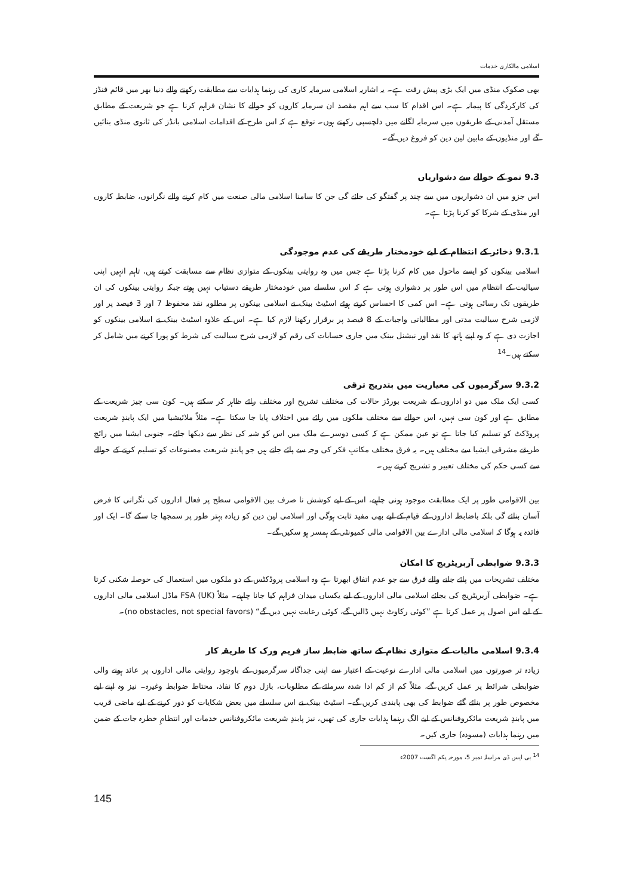اسلامی مالکاری خدمات
بھی صکوک منڈی میں ایک بڑی پیش رفت ہے۔ یہ اشاریہ اسلامی سرمایہ کاری کی رہنما ہدایات سے مطابقت رکھنے والے دنیا بھر میں قائم فنڈز کی کارکردگی کا پیمانہ ہے۔ اس اقدام کا سب سے اہم مقصد ان سرمایہ کاروں کو حوالے کا نشان فراہم کرنا ہے جو شریعت کے مطابق مستقل آمدنی کے طریقوں میں سرمایہ لگانے میں دلچسپی رکھتے ہوں۔ توقع ہے کہ اس طرح کے اقدامات اسلامی بانڈز کی ثانوی منڈی بنائیں گے اور منڈیوں کے مابین لین دین کو فروغ دیں گے۔
9.3 نمو کے حوالے سے دشواریاں
اس جزو میں ان دشواریوں میں سے چند پر گفتگو کی جائے گی جن کا سامنا اسلامی مالی صنعت میں کام کرنے والے نگرانوں، ضابطہ کاروں اور منڈی کے شرکا کو کرنا پڑتا ہے۔
9.3.1 ذخائر کے انتظام کے لیے خودمختار طریقے کی عدم موجودگی
اسلامی بینکوں کو ایسے ماحول میں کام کرنا پڑتا ہے جس میں وہ روایتی بینکوں کے متوازی نظام سے مسابقت کرتے ہیں، تاہم انہیں اپنی سیالیت کے انتظام میں اس طور پر دشواری ہوتی ہے کہ اس سلسلے میں خودمختار طریقے دستیاب نہیں ہوتے جبکہ روایتی بینکوں کی ان طریقوں تک رسائی ہوتی ہے۔ اس کمی کا احساس کرتے ہوئے اسٹیٹ بینک نے اسلامی بینکوں پر مطلوبہ نقد محفوظ 7 اور 3 فیصد پر اور لازمی شرح سیالیت مدتی اور مطالباتی واجبات کے 8 فیصد پر برقرار رکھنا لازم کیا ہے۔ اس کے علاوہ اسٹیٹ بینک نے اسلامی بینکوں کو اجازت دی ہے کہ وہ اپنے ہاتھ کا نقد اور نیشنل بینک میں جاری حسابات کی رقم کو لازمی شرح سیالیت کی شرط کو پورا کرنے میں شامل کر سکتے ہیں۔<sup>14</sup>
9.3.2 سرگرمیوں کی معیاریت میں بتدریج ترقی
کسی ایک ملک میں دو اداروں کے شریعت بورڈز حالات کی مختلف تشریح اور مختلف رائے ظاہر کر سکتے ہیں۔ کون سی چیز شریعت کے مطابق ہے اور کون سی نہیں، اس حوالے سے مختلف ملکوں میں رائے میں اختلاف پایا جا سکتا ہے۔ مثلاً ملائیشیا میں ایک پابندِ شریعت پروڈکٹ کو تسلیم کیا جاتا ہے تو عین ممکن ہے کہ کسی دوسرے ملک میں اس کو شبہ کی نظر سے دیکھا جائے۔ جنوبی ایشیا میں رائج طریقے مشرقی ایشیا سے مختلف ہیں۔ یہ فرق مختلف مکاتبِ فکر کی وجہ سے پائے جاتے ہیں جو پابندِ شریعت مصنوعات کو تسلیم کرنے کے حوالے سے کسی حکم کی مختلف تعبیر و تشریح کرتے ہیں۔
بین الاقوامی طور پر ایک مطابقت موجود ہونی چاہیے، اس کے لیے کوشش نا صرف بین الاقوامی سطح پر فعال اداروں کی نگرانی کا فرض آسان بنائے گی بلکہ باضابطہ اداروں کے قیام کے لیے بھی مفید ثابت ہوگی اور اسلامی لین دین کو زیادہ بہتر طور پر سمجھا جا سکے گا۔ ایک اور فائدہ یہ ہوگا کہ اسلامی مالی ادارے بین الاقوامی مالی کمیونٹی کے ہمسر ہو سکیں گے۔
9.3.3 ضوابطی آربریٹریج کا امکان
مختلف تشریحات میں پائے جانے والے فرق سے جو عدم اتفاق ابھرتا ہے وہ اسلامی پروڈکٹس کے دو ملکوں میں استعمال کی حوصلہ شکنی کرتا ہے۔ ضوابطی آربریٹریج کی بجائے اسلامی مالی اداروں کے لیے یکساں میدان فراہم کیا جانا چاہیے۔ مثلاً FSA (UK) ماڈل اسلامی مالی اداروں کے لیے اس اصول پر عمل کرتا ہے ”کوئی رکاوٹ نہیں ڈالیں گے، کوئی رعایت نہیں دیں گے“ (no obstacles, not special favors)۔
9.3.4 اسلامی مالیات کے متوازی نظام کے ساتھ ضابطہ ساز فریم ورک کا طریقہ کار
زیادہ تر صورتوں میں اسلامی مالی ادارے نوعیت کے اعتبار سے اپنی جداگانہ سرگرمیوں کے باوجود روایتی مالی اداروں پر عائد ہونے والی ضوابطی شرائط پر عمل کریں گے، مثلاً کم از کم ادا شدہ سرمائے کے مطلوبات، بازل دوم کا نفاذ، محتاط ضوابط وغیرہ۔ نیز وہ اپنے لیے مخصوص طور پر بنائے گئے ضوابط کی بھی پابندی کریں گے۔ اسٹیٹ بینک نے اس سلسلے میں بعض شکایات کو دور کرنے کے لیے ماضی قریب میں پابندِ شریعت مائکروفنانس کے لیے الگ رہنما ہدایات جاری کی تھیں، نیز پابندِ شریعت مائکروفنانس خدمات اور انتظامِ خطرہ جات کے ضمن میں رہنما ہدایات (مسودہ) جاری کیں۔
<sup>14</sup> بی ایس ڈی مراسلہ نمبر 5، مورخہ یکم اگست 2007ء
145